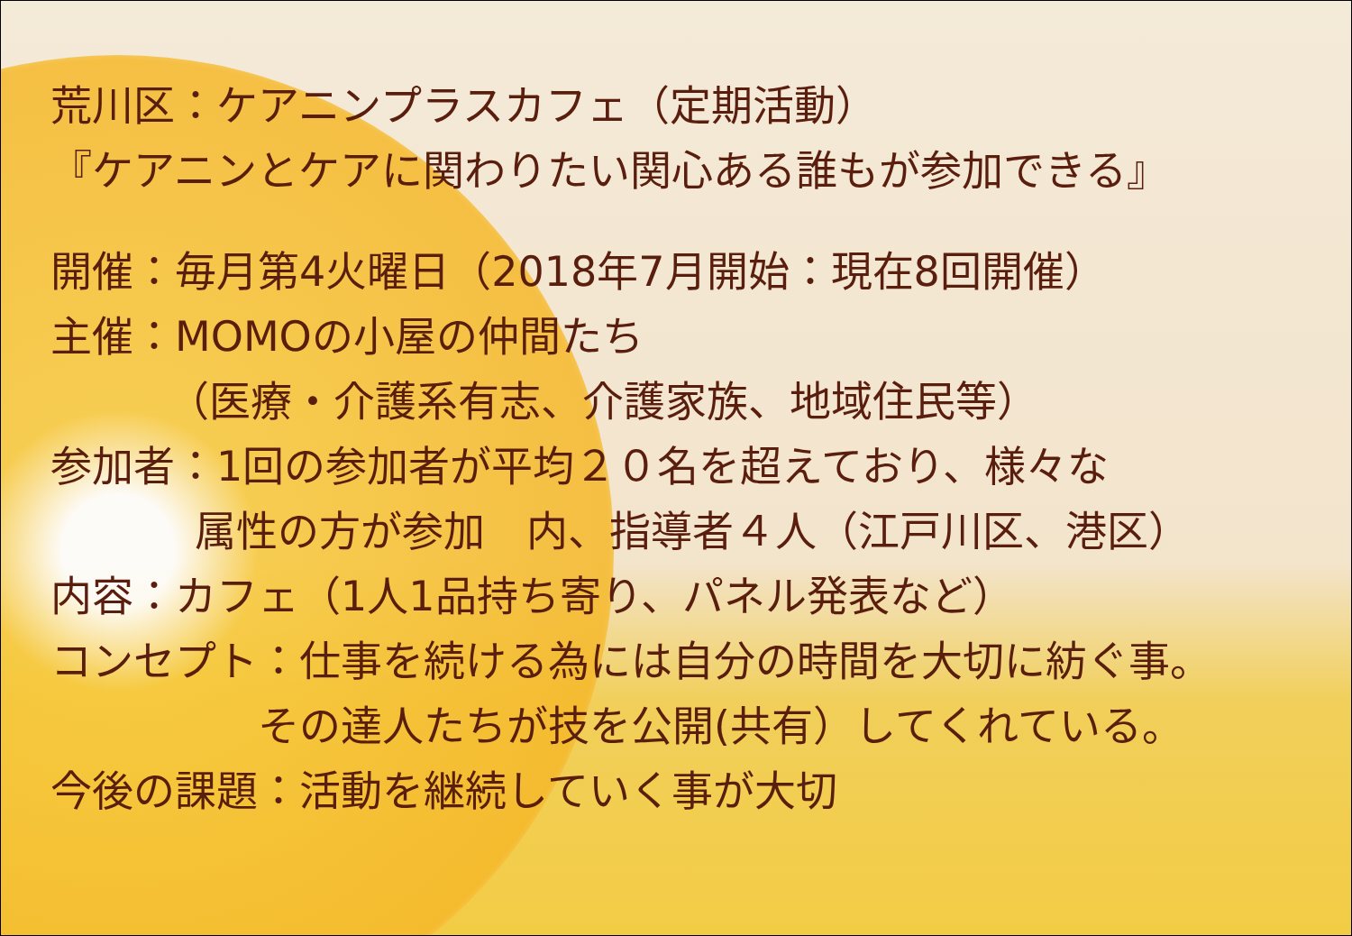荒川区：ケアニンプラスカフェ（定期活動）
『ケアニンとケアに関わりたい関心ある誰もが参加できる』
開催：毎月第4火曜日（2018年7月開始：現在8回開催）
主催：MOMOの小屋の仲間たち
（医療・介護系有志、介護家族、地域住民等）
参加者：1回の参加者が平均２０名を超えており、様々な
属性の方が参加　内、指導者４人（江戸川区、港区）
内容：カフェ（1人1品持ち寄り、パネル発表など）
コンセプト：仕事を続ける為には自分の時間を大切に紡ぐ事。
その達人たちが技を公開(共有）してくれている。
今後の課題：活動を継続していく事が大切